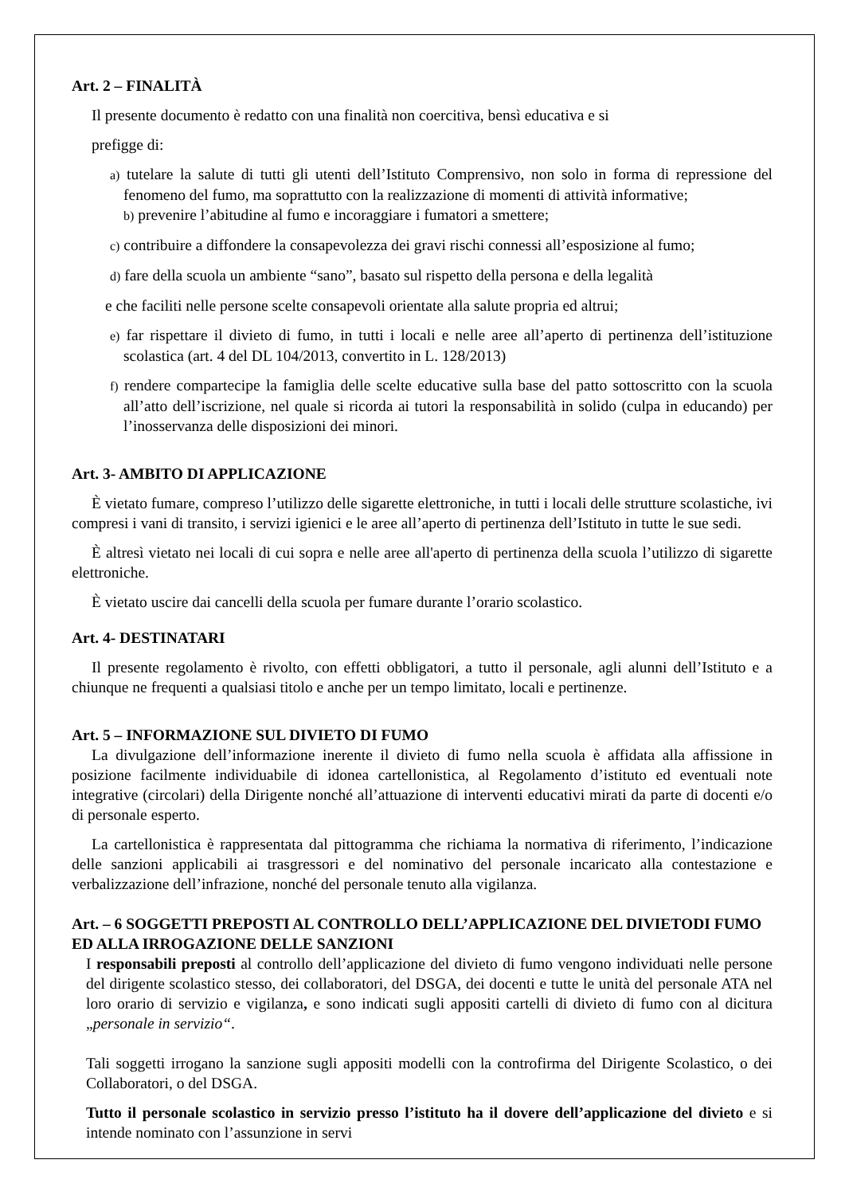Art. 2 – FINALITÀ
Il presente documento è redatto con una finalità non coercitiva, bensì educativa e si
prefigge di:
a) tutelare la salute di tutti gli utenti dell’Istituto Comprensivo, non solo in forma di repressione del fenomeno del fumo, ma soprattutto con la realizzazione di momenti di attività informative;
b) prevenire l’abitudine al fumo e incoraggiare i fumatori a smettere;
c) contribuire a diffondere la consapevolezza dei gravi rischi connessi all’esposizione al fumo;
d) fare della scuola un ambiente “sano”, basato sul rispetto della persona e della legalità
e che faciliti nelle persone scelte consapevoli orientate alla salute propria ed altrui;
e) far rispettare il divieto di fumo, in tutti i locali e nelle aree all’aperto di pertinenza dell’istituzione scolastica (art. 4 del DL 104/2013, convertito in L. 128/2013)
f) rendere compartecipe la famiglia delle scelte educative sulla base del patto sottoscritto con la scuola all’atto dell’iscrizione, nel quale si ricorda ai tutori la responsabilità in solido (culpa in educando) per l’inosservanza delle disposizioni dei minori.
Art. 3- AMBITO DI APPLICAZIONE
È vietato fumare, compreso l’utilizzo delle sigarette elettroniche, in tutti i locali delle strutture scolastiche, ivi compresi i vani di transito, i servizi igienici e le aree all’aperto di pertinenza dell’Istituto in tutte le sue sedi.
È altresì vietato nei locali di cui sopra e nelle aree all'aperto di pertinenza della scuola l’utilizzo di sigarette elettroniche.
È vietato uscire dai cancelli della scuola per fumare durante l’orario scolastico.
Art. 4- DESTINATARI
Il presente regolamento è rivolto, con effetti obbligatori, a tutto il personale, agli alunni dell’Istituto e a chiunque ne frequenti a qualsiasi titolo e anche per un tempo limitato, locali e pertinenze.
Art. 5 – INFORMAZIONE SUL DIVIETO DI FUMO
La divulgazione dell’informazione inerente il divieto di fumo nella scuola è affidata alla affissione in posizione facilmente individuabile di idonea cartellonistica, al Regolamento d’istituto ed eventuali note integrative (circolari) della Dirigente nonché all’attuazione di interventi educativi mirati da parte di docenti e/o di personale esperto.
La cartellonistica è rappresentata dal pittogramma che richiama la normativa di riferimento, l’indicazione delle sanzioni applicabili ai trasgressori e del nominativo del personale incaricato alla contestazione e verbalizzazione dell’infrazione, nonché del personale tenuto alla vigilanza.
Art. – 6 SOGGETTI PREPOSTI AL CONTROLLO DELL’APPLICAZIONE DEL DIVIETODI FUMO ED ALLA IRROGAZIONE DELLE SANZIONI
I responsabili preposti al controllo dell’applicazione del divieto di fumo vengono individuati nelle persone del dirigente scolastico stesso, dei collaboratori, del DSGA, dei docenti e tutte le unità del personale ATA nel loro orario di servizio e vigilanza, e sono indicati sugli appositi cartelli di divieto di fumo con al dicitura „personale in servizio“.
Tali soggetti irrogano la sanzione sugli appositi modelli con la controfirma del Dirigente Scolastico, o dei Collaboratori, o del DSGA.
Tutto il personale scolastico in servizio presso l’istituto ha il dovere dell’applicazione del divieto e si intende nominato con l’assunzione in servi